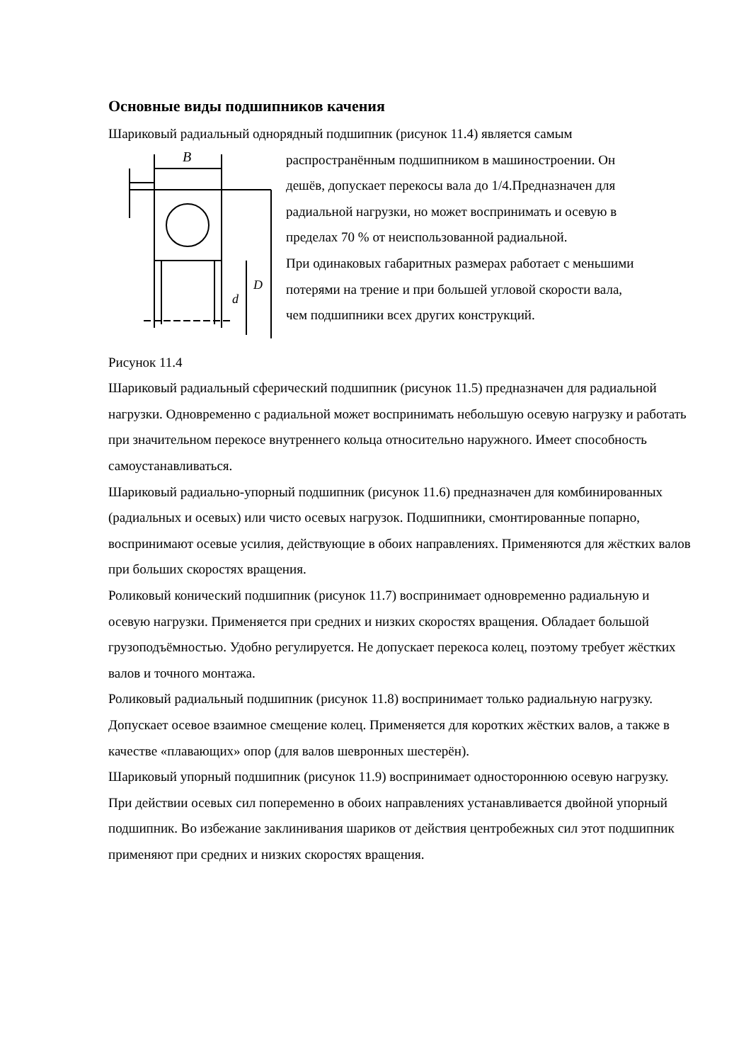Основные виды подшипников качения
Шариковый радиальный однорядный подшипник (рисунок 11.4) является самым
B
D
d
распространённым подшипником в машиностроении. Он
дешёв, допускает перекосы вала до 1/4.Предназначен для
радиальной нагрузки, но может воспринимать и осевую в
пределах 70 % от неиспользованной радиальной.
При одинаковых габаритных размерах работает с меньшими
потерями на трение и при большей угловой скорости вала,
чем подшипники всех других конструкций.
Рисунок 11.4
Шариковый радиальный сферический подшипник (рисунок 11.5) предназначен для радиальной нагрузки. Одновременно с радиальной может воспринимать небольшую осевую нагрузку и работать при значительном перекосе внутреннего кольца относительно наружного. Имеет способность самоустанавливаться.
Шариковый радиально-упорный подшипник (рисунок 11.6) предназначен для комбинированных (радиальных и осевых) или чисто осевых нагрузок. Подшипники, смонтированные попарно, воспринимают осевые усилия, действующие в обоих направлениях. Применяются для жёстких валов при больших скоростях вращения.
Роликовый конический подшипник (рисунок 11.7) воспринимает одновременно радиальную и осевую нагрузки. Применяется при средних и низких скоростях вращения. Обладает большой грузоподъёмностью. Удобно регулируется. Не допускает перекоса колец, поэтому требует жёстких валов и точного монтажа.
Роликовый радиальный подшипник (рисунок 11.8) воспринимает только радиальную нагрузку. Допускает осевое взаимное смещение колец. Применяется для коротких жёстких валов, а также в качестве «плавающих» опор (для валов шевронных шестерён).
Шариковый упорный подшипник (рисунок 11.9) воспринимает одностороннюю осевую нагрузку. При действии осевых сил попеременно в обоих направлениях устанавливается двойной упорный подшипник. Во избежание заклинивания шариков от действия центробежных сил этот подшипник применяют при средних и низких скоростях вращения.